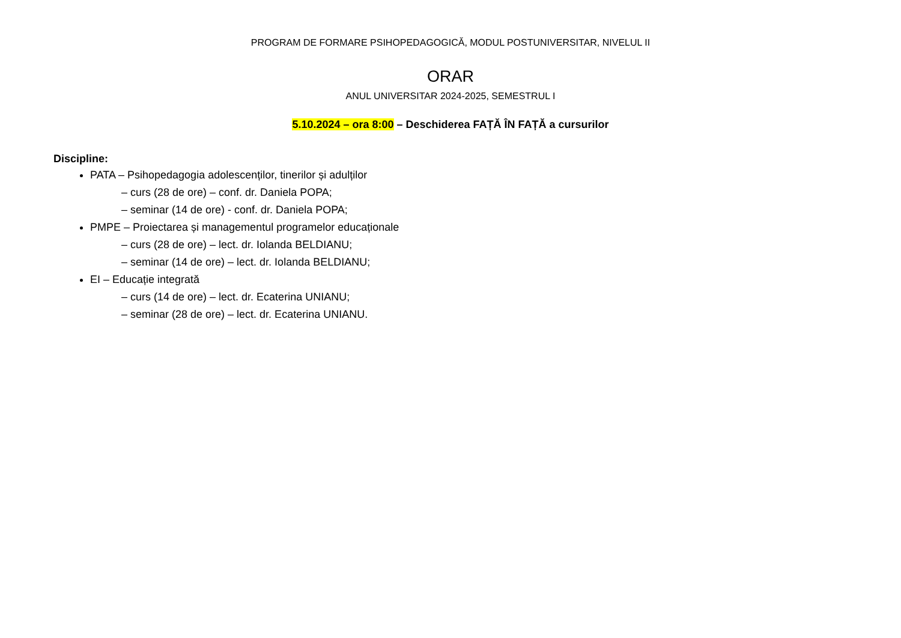PROGRAM DE FORMARE PSIHOPEDAGOGICĂ, MODUL POSTUNIVERSITAR, NIVELUL II
ORAR
ANUL UNIVERSITAR 2024-2025, SEMESTRUL I
5.10.2024 – ora 8:00 – Deschiderea FAȚĂ ÎN FAȚĂ a cursurilor
Discipline:
PATA – Psihopedagogia adolescenților, tinerilor și adulților
– curs (28 de ore) – conf. dr. Daniela POPA;
– seminar (14 de ore) - conf. dr. Daniela POPA;
PMPE – Proiectarea și managementul programelor educaționale
– curs (28 de ore) – lect. dr. Iolanda BELDIANU;
– seminar (14 de ore) – lect. dr. Iolanda BELDIANU;
EI – Educație integrată
– curs (14 de ore) – lect. dr. Ecaterina UNIANU;
– seminar (28 de ore) – lect. dr. Ecaterina UNIANU.